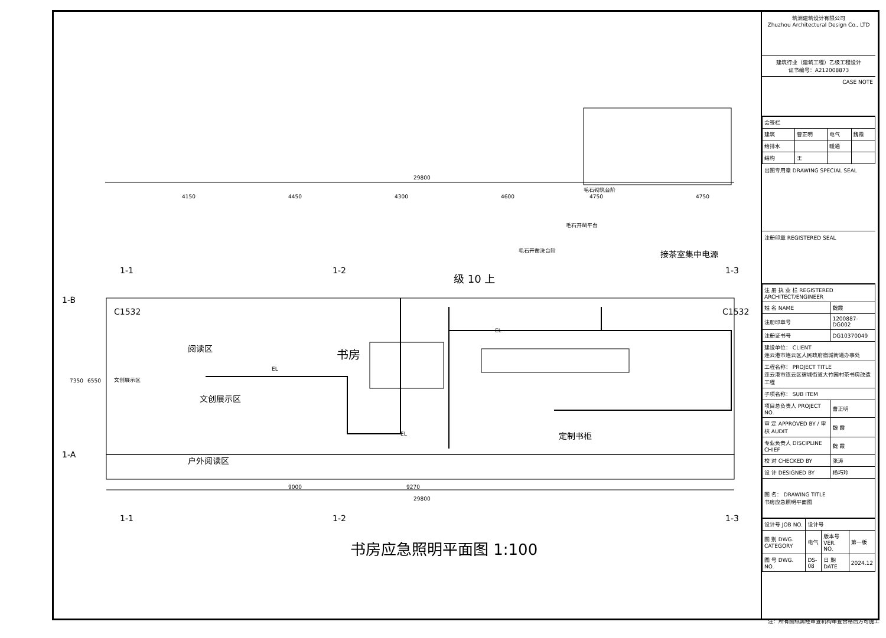29800
29800
4150 4450 4300 4600
9000 9270
4750 4750
毛石砌筑台阶
毛石开凿平台
毛石开凿洗台阶 接茶室集中电源
级 10 上 1-1 1-2 1-3
1-B
1-A
1-1 1-2 1-3
C1532 C1532
阅读区 书房
文创展示区
文创展示区
户外阅读区
定制书柜
EL
EL
EL
7350 6550
书房应急照明平面图 1:100
筑洲建筑设计有限公司
Zhuzhou Architectural Design Co., LTD
建筑行业（建筑工程）乙级工程设计
证书编号：A212008873
CASE NOTE
| 会签栏 | | | |
| 建筑 | 曹正明 | 电气 | 魏霞 |
| 给排水 | | 暖通 | |
| 结构 | 王 | | |
出图专用章 DRAWING SPECIAL SEAL
注册印章 REGISTERED SEAL
| 注 册 执 业 栏 REGISTERED ARCHITECT/ENGINEER | |
| 姓 名 NAME | 魏霞 |
| 注册印章号 | 1200887-DG002 |
| 注册证书号 | DG10370049 |
| 建设单位： CLIENT 连云港市连云区人民政府宿城街道办事处 | |
| 工程名称： PROJECT TITLE 连云港市连云区宿城街道大竹园村茶书房改造工程 | |
| 子项名称： SUB ITEM | |
| 项目总负责人 PROJECT NO. | 曹正明 |
| 审 定 APPROVED BY / 审 核 AUDIT | 魏 霞 |
| 专业负责人 DISCIPLINE CHIEF | 魏 霞 |
| 校 对 CHECKED BY | 张涛 |
| 设 计 DESIGNED BY | 杨巧玲 |
| 图 名： DRAWING TITLE 书房应急照明平面图 | |
| 设计号 JOB NO. | 设计号 | | |
| 图 别 DWG. CATEGORY | 电气 | 版本号 VER. NO. | 第一版 |
| 图 号 DWG. NO. | DS-08 | 日 期 DATE | 2024.12 |
注：所有图纸需经审查机构审查合格后方可施工